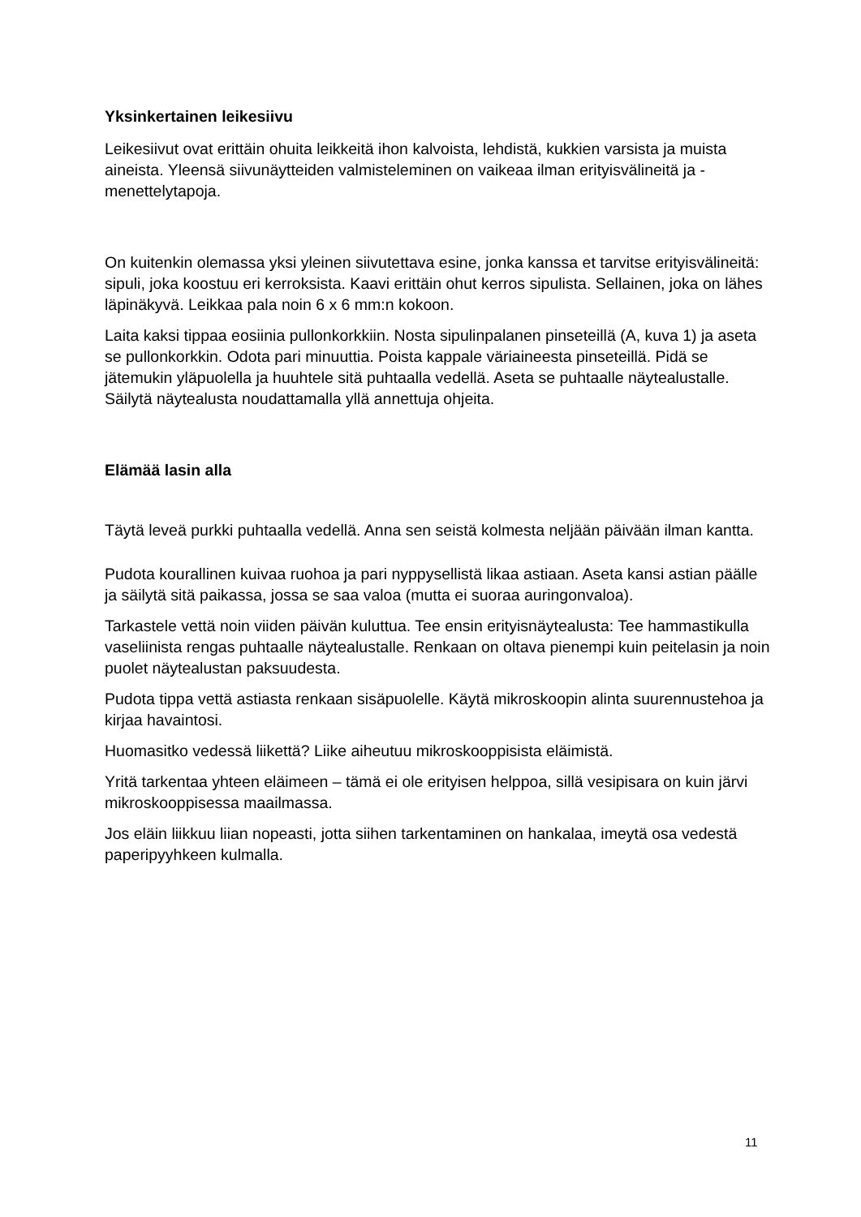Yksinkertainen leikesiivu
Leikesiivut ovat erittäin ohuita leikkeitä ihon kalvoista, lehdistä, kukkien varsista ja muista aineista. Yleensä siivunäytteiden valmisteleminen on vaikeaa ilman erityisvälineitä ja -menettelytapoja.
On kuitenkin olemassa yksi yleinen siivutettava esine, jonka kanssa et tarvitse erityisvälineitä: sipuli, joka koostuu eri kerroksista. Kaavi erittäin ohut kerros sipulista. Sellainen, joka on lähes läpinäkyvä. Leikkaa pala noin 6 x 6 mm:n kokoon.
Laita kaksi tippaa eosiinia pullonkorkkiin. Nosta sipulinpalanen pinseteillä (A, kuva 1) ja aseta se pullonkorkkin. Odota pari minuuttia. Poista kappale väriaineesta pinseteillä. Pidä se jätemukin yläpuolella ja huuhtele sitä puhtaalla vedellä. Aseta se puhtaalle näytealustalle. Säilytä näytealusta noudattamalla yllä annettuja ohjeita.
Elämää lasin alla
Täytä leveä purkki puhtaalla vedellä. Anna sen seistä kolmesta neljään päivään ilman kantta.
Pudota kourallinen kuivaa ruohoa ja pari nyppysellistä likaa astiaan. Aseta kansi astian päälle ja säilytä sitä paikassa, jossa se saa valoa (mutta ei suoraa auringonvaloa).
Tarkastele vettä noin viiden päivän kuluttua. Tee ensin erityisnäytealusta: Tee hammastikulla vaseliinista rengas puhtaalle näytealustalle. Renkaan on oltava pienempi kuin peitelasin ja noin puolet näytealustan paksuudesta.
Pudota tippa vettä astiasta renkaan sisäpuolelle. Käytä mikroskoopin alinta suurennustehoa ja kirjaa havaintosi.
Huomasitko vedessä liikettä? Liike aiheutuu mikroskooppisista eläimistä.
Yritä tarkentaa yhteen eläimeen – tämä ei ole erityisen helppoa, sillä vesipisara on kuin järvi mikroskooppisessa maailmassa.
Jos eläin liikkuu liian nopeasti, jotta siihen tarkentaminen on hankalaa, imeytä osa vedestä paperipyyhkeen kulmalla.
11